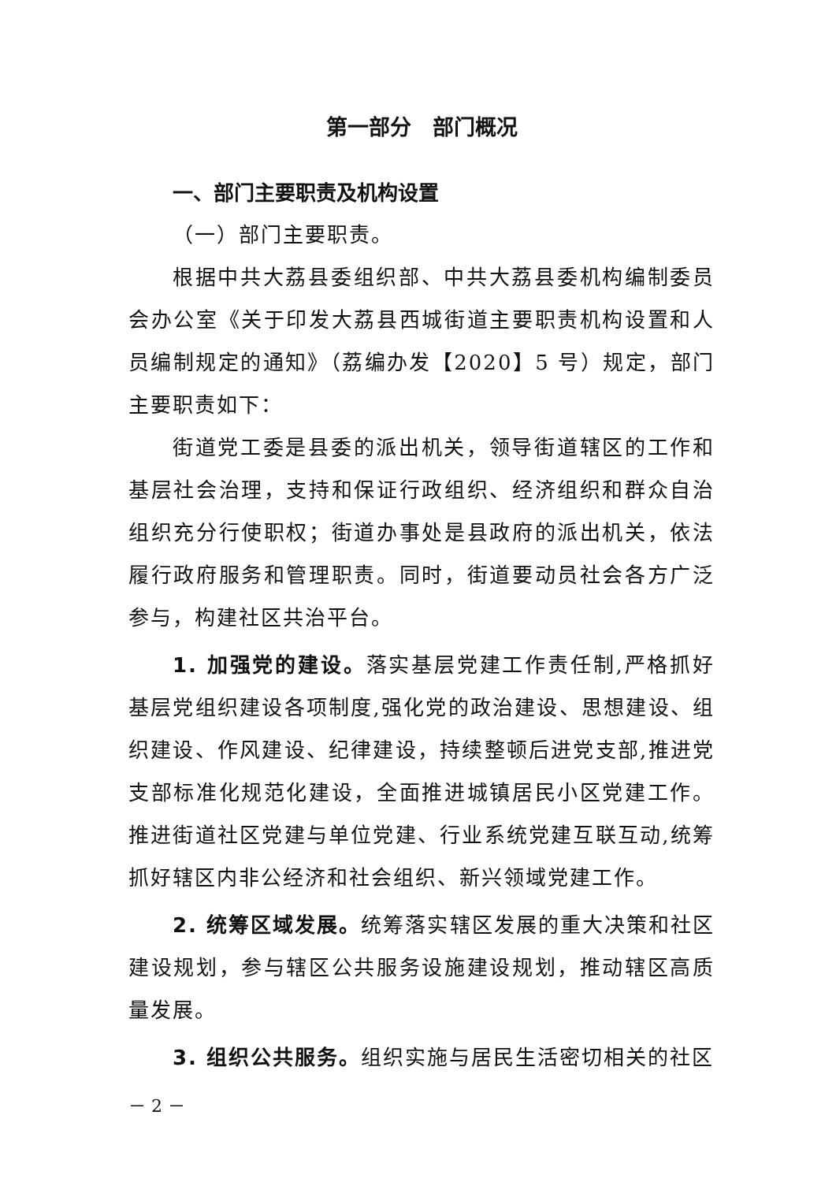第一部分　部门概况
一、部门主要职责及机构设置
（一）部门主要职责。
根据中共大荔县委组织部、中共大荔县委机构编制委员会办公室《关于印发大荔县西城街道主要职责机构设置和人员编制规定的通知》（荔编办发【2020】5 号）规定，部门主要职责如下：
街道党工委是县委的派出机关，领导街道辖区的工作和基层社会治理，支持和保证行政组织、经济组织和群众自治组织充分行使职权；街道办事处是县政府的派出机关，依法履行政府服务和管理职责。同时，街道要动员社会各方广泛参与，构建社区共治平台。
1. 加强党的建设。落实基层党建工作责任制,严格抓好基层党组织建设各项制度,强化党的政治建设、思想建设、组织建设、作风建设、纪律建设，持续整顿后进党支部,推进党支部标准化规范化建设，全面推进城镇居民小区党建工作。推进街道社区党建与单位党建、行业系统党建互联互动,统筹抓好辖区内非公经济和社会组织、新兴领域党建工作。
2. 统筹区域发展。统筹落实辖区发展的重大决策和社区建设规划，参与辖区公共服务设施建设规划，推动辖区高质量发展。
3. 组织公共服务。组织实施与居民生活密切相关的社区
－ 2 －